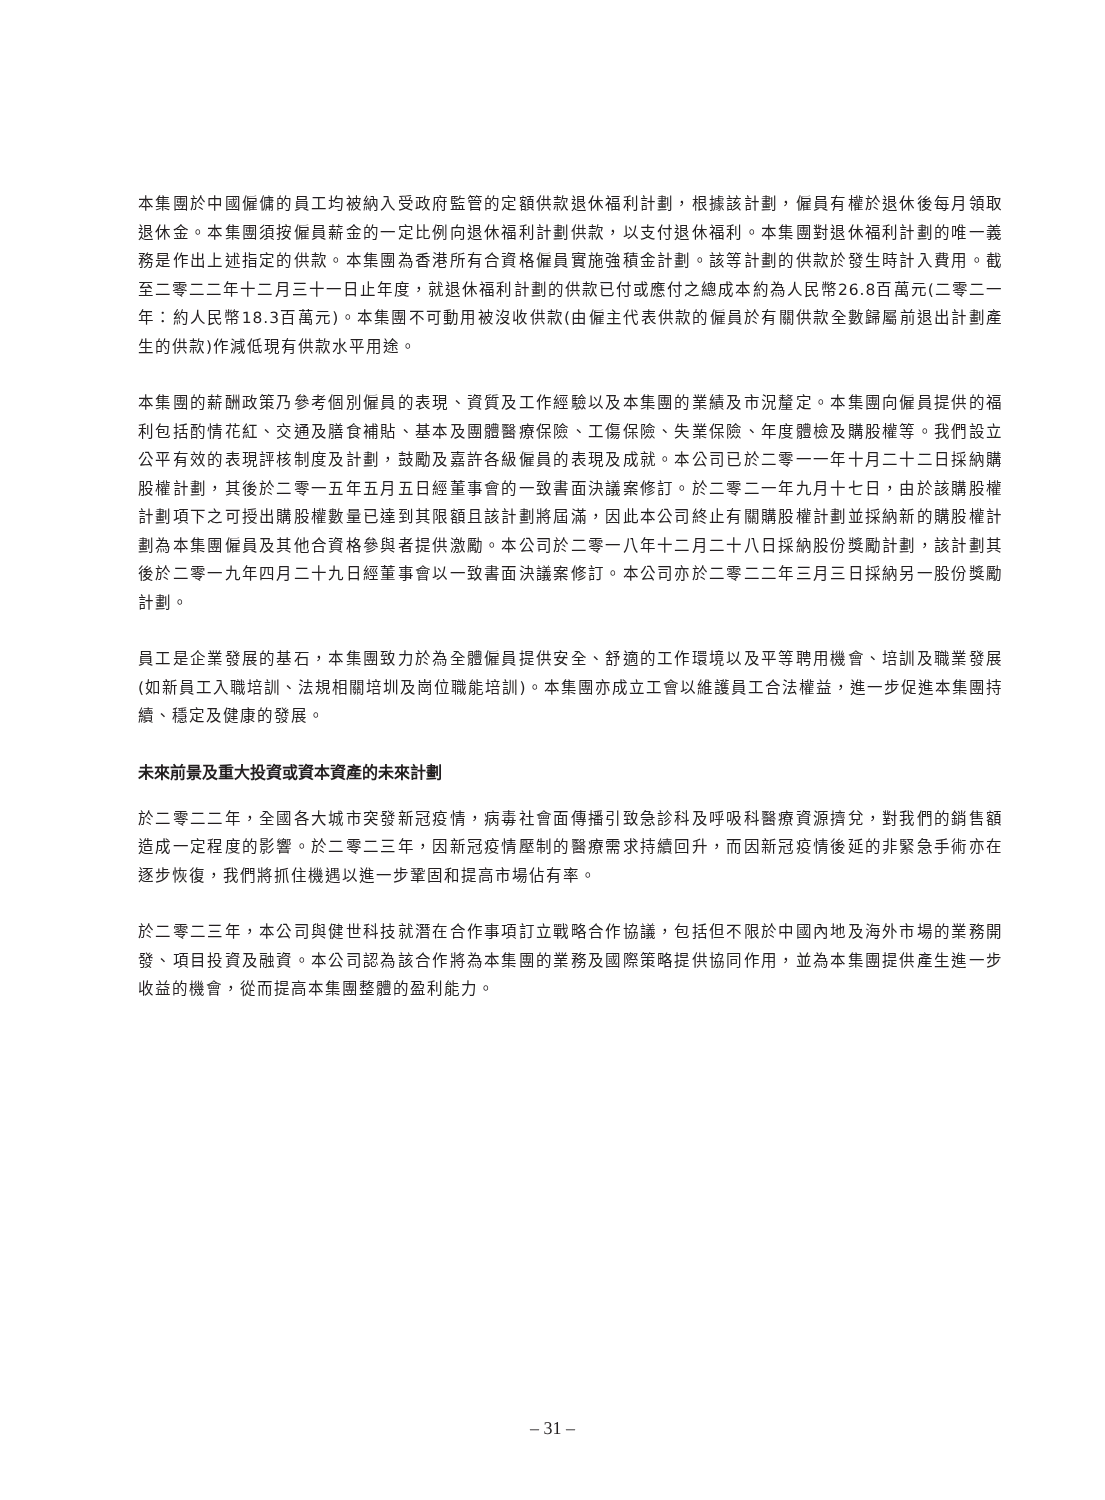本集團於中國僱傭的員工均被納入受政府監管的定額供款退休福利計劃，根據該計劃，僱員有權於退休後每月領取退休金。本集團須按僱員薪金的一定比例向退休福利計劃供款，以支付退休福利。本集團對退休福利計劃的唯一義務是作出上述指定的供款。本集團為香港所有合資格僱員實施強積金計劃。該等計劃的供款於發生時計入費用。截至二零二二年十二月三十一日止年度，就退休福利計劃的供款已付或應付之總成本約為人民幣26.8百萬元(二零二一年：約人民幣18.3百萬元)。本集團不可動用被沒收供款(由僱主代表供款的僱員於有關供款全數歸屬前退出計劃產生的供款)作減低現有供款水平用途。
本集團的薪酬政策乃參考個別僱員的表現、資質及工作經驗以及本集團的業績及市況釐定。本集團向僱員提供的福利包括酌情花紅、交通及膳食補貼、基本及團體醫療保險、工傷保險、失業保險、年度體檢及購股權等。我們設立公平有效的表現評核制度及計劃，鼓勵及嘉許各級僱員的表現及成就。本公司已於二零一一年十月二十二日採納購股權計劃，其後於二零一五年五月五日經董事會的一致書面決議案修訂。於二零二一年九月十七日，由於該購股權計劃項下之可授出購股權數量已達到其限額且該計劃將屆滿，因此本公司終止有關購股權計劃並採納新的購股權計劃為本集團僱員及其他合資格參與者提供激勵。本公司於二零一八年十二月二十八日採納股份獎勵計劃，該計劃其後於二零一九年四月二十九日經董事會以一致書面決議案修訂。本公司亦於二零二二年三月三日採納另一股份獎勵計劃。
員工是企業發展的基石，本集團致力於為全體僱員提供安全、舒適的工作環境以及平等聘用機會、培訓及職業發展(如新員工入職培訓、法規相關培圳及崗位職能培訓)。本集團亦成立工會以維護員工合法權益，進一步促進本集團持續、穩定及健康的發展。
未來前景及重大投資或資本資產的未來計劃
於二零二二年，全國各大城市突發新冠疫情，病毒社會面傳播引致急診科及呼吸科醫療資源擠兌，對我們的銷售額造成一定程度的影響。於二零二三年，因新冠疫情壓制的醫療需求持續回升，而因新冠疫情後延的非緊急手術亦在逐步恢復，我們將抓住機遇以進一步鞏固和提高市場佔有率。
於二零二三年，本公司與健世科技就潛在合作事項訂立戰略合作協議，包括但不限於中國內地及海外市場的業務開發、項目投資及融資。本公司認為該合作將為本集團的業務及國際策略提供協同作用，並為本集團提供產生進一步收益的機會，從而提高本集團整體的盈利能力。
– 31 –